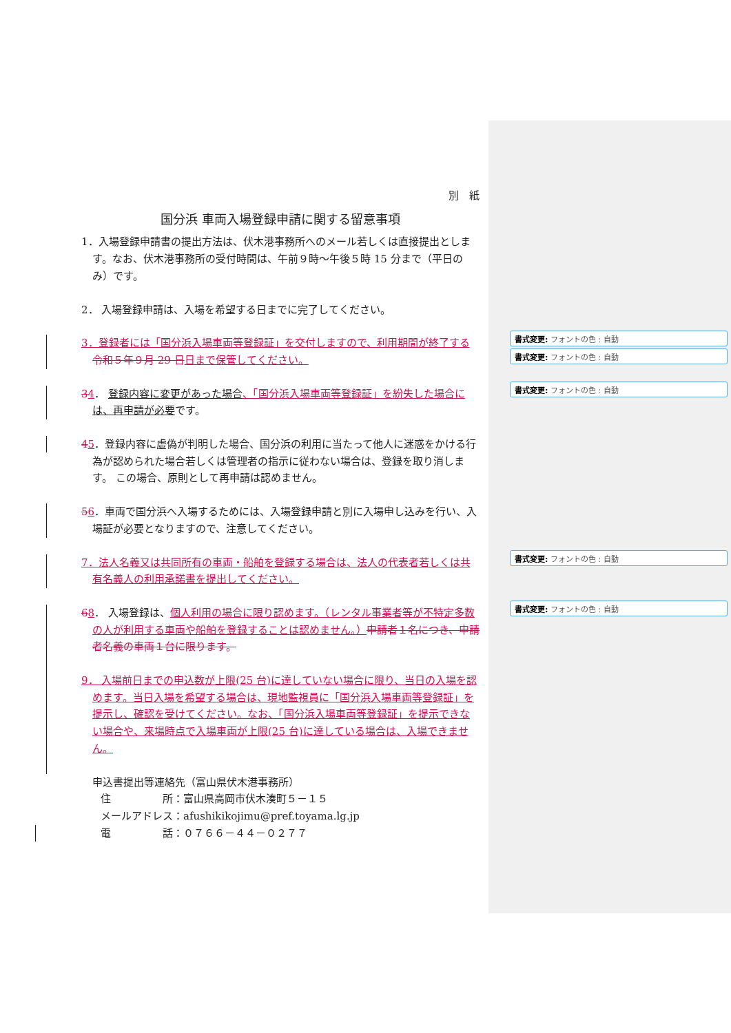別　紙
国分浜 車両入場登録申請に関する留意事項
1．入場登録申請書の提出方法は、伏木港事務所へのメール若しくは直接提出とします。なお、伏木港事務所の受付時間は、午前９時～午後５時 15 分まで（平日のみ）です。
2． 入場登録申請は、入場を希望する日までに完了してください。
3．登録者には「国分浜入場車両等登録証」を交付しますので、利用期間が終了する 令和５年９月 29 日 日まで保管してください。
書式変更: フォントの色 : 自動
書式変更: フォントの色 : 自動
34． 登録内容に変更があった場合、「国分浜入場車両等登録証」を紛失した場合に は、再申請が必要です。
書式変更: フォントの色 : 自動
45．登録内容に虚偽が判明した場合、国分浜の利用に当たって他人に迷惑をかける行為が認められた場合若しくは管理者の指示に従わない場合は、登録を取り消します。 この場合、原則として再申請は認めません。
56．車両で国分浜へ入場するためには、入場登録申請と別に入場申し込みを行い、入場証が必要となりますので、注意してください。
7．法人名義又は共同所有の車両・船舶を登録する場合は、法人の代表者若しくは共有名義人の利用承諾書を提出してください。
書式変更: フォントの色 : 自動
68． 入場登録は、個人利用の場合に限り認めます。（レンタル事業者等が不特定多数の人が利用する車両や船舶を登録することは認めません。）申請者１名につき、申請者名義の車両１台に限ります。
書式変更: フォントの色 : 自動
9． 入場前日までの申込数が上限(25 台)に達していない場合に限り、当日の入場を認めます。当日入場を希望する場合は、現地監視員に「国分浜入場車両等登録証」を提示し、確認を受けてください。なお、「国分浜入場車両等登録証」を提示できない場合や、来場時点で入場車両が上限(25 台)に達している場合は、入場できません。
申込書提出等連絡先（富山県伏木港事務所）
住　　　　　所：富山県高岡市伏木湊町５－１５
メールアドレス：afushikikojimu@pref.toyama.lg.jp
電　　　　　話：０７６６－４４－０２７７